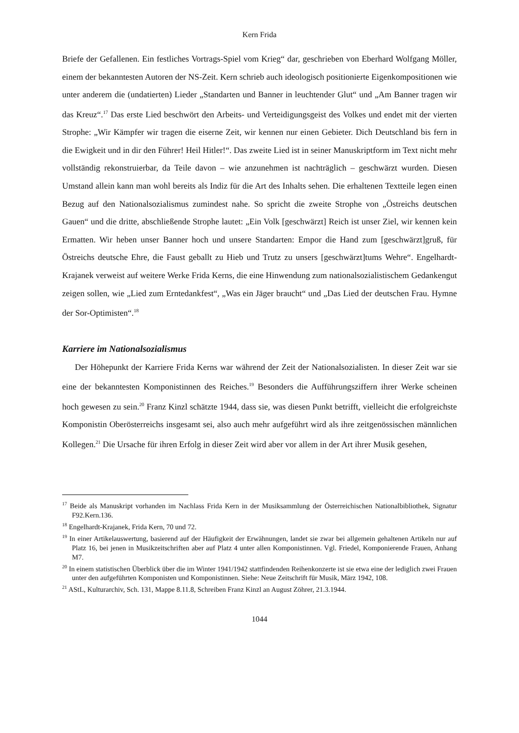Kern Frida
Briefe der Gefallenen. Ein festliches Vortrags-Spiel vom Krieg“ dar, geschrieben von Eberhard Wolfgang Möller, einem der bekanntesten Autoren der NS-Zeit. Kern schrieb auch ideologisch positionierte Eigenkompositionen wie unter anderem die (undatierten) Lieder „Standarten und Banner in leuchtender Glut“ und „Am Banner tragen wir das Kreuz“.<sup>17</sup> Das erste Lied beschwört den Arbeits- und Verteidigungsgeist des Volkes und endet mit der vierten Strophe: „Wir Kämpfer wir tragen die eiserne Zeit, wir kennen nur einen Gebieter. Dich Deutschland bis fern in die Ewigkeit und in dir den Führer! Heil Hitler!“. Das zweite Lied ist in seiner Manuskriptform im Text nicht mehr vollständig rekonstruierbar, da Teile davon – wie anzunehmen ist nachträglich – geschwärzt wurden. Diesen Umstand allein kann man wohl bereits als Indiz für die Art des Inhalts sehen. Die erhaltenen Textteile legen einen Bezug auf den Nationalsozialismus zumindest nahe. So spricht die zweite Strophe von „Östreichs deutschen Gauen“ und die dritte, abschließende Strophe lautet: „Ein Volk [geschwärzt] Reich ist unser Ziel, wir kennen kein Ermatten. Wir heben unser Banner hoch und unsere Standarten: Empor die Hand zum [geschwärzt]gruß, für Östreichs deutsche Ehre, die Faust geballt zu Hieb und Trutz zu unsers [geschwärzt]tums Wehre“. Engelhardt-Krajanek verweist auf weitere Werke Frida Kerns, die eine Hinwendung zum nationalsozialistischem Gedankengut zeigen sollen, wie „Lied zum Erntedankfest“, „Was ein Jäger braucht“ und „Das Lied der deutschen Frau. Hymne der Sor-Optimisten“.<sup>18</sup>
Karriere im Nationalsozialismus
Der Höhepunkt der Karriere Frida Kerns war während der Zeit der Nationalsozialisten. In dieser Zeit war sie eine der bekanntesten Komponistinnen des Reiches.<sup>19</sup> Besonders die Aufführungsziffern ihrer Werke scheinen hoch gewesen zu sein.<sup>20</sup> Franz Kinzl schätzte 1944, dass sie, was diesen Punkt betrifft, vielleicht die erfolgreichste Komponistin Oberösterreichs insgesamt sei, also auch mehr aufgeführt wird als ihre zeitgenössischen männlichen Kollegen.<sup>21</sup> Die Ursache für ihren Erfolg in dieser Zeit wird aber vor allem in der Art ihrer Musik gesehen,
<sup>17</sup> Beide als Manuskript vorhanden im Nachlass Frida Kern in der Musiksammlung der Österreichischen Nationalbibliothek, Signatur F92.Kern.136.
<sup>18</sup> Engelhardt-Krajanek, Frida Kern, 70 und 72.
<sup>19</sup> In einer Artikelauswertung, basierend auf der Häufigkeit der Erwähnungen, landet sie zwar bei allgemein gehaltenen Artikeln nur auf Platz 16, bei jenen in Musikzeitschriften aber auf Platz 4 unter allen Komponistinnen. Vgl. Friedel, Komponierende Frauen, Anhang M7.
<sup>20</sup> In einem statistischen Überblick über die im Winter 1941/1942 stattfindenden Reihenkonzerte ist sie etwa eine der lediglich zwei Frauen unter den aufgeführten Komponisten und Komponistinnen. Siehe: Neue Zeitschrift für Musik, März 1942, 108.
<sup>21</sup> AStL, Kulturarchiv, Sch. 131, Mappe 8.11.8, Schreiben Franz Kinzl an August Zöhrer, 21.3.1944.
1044